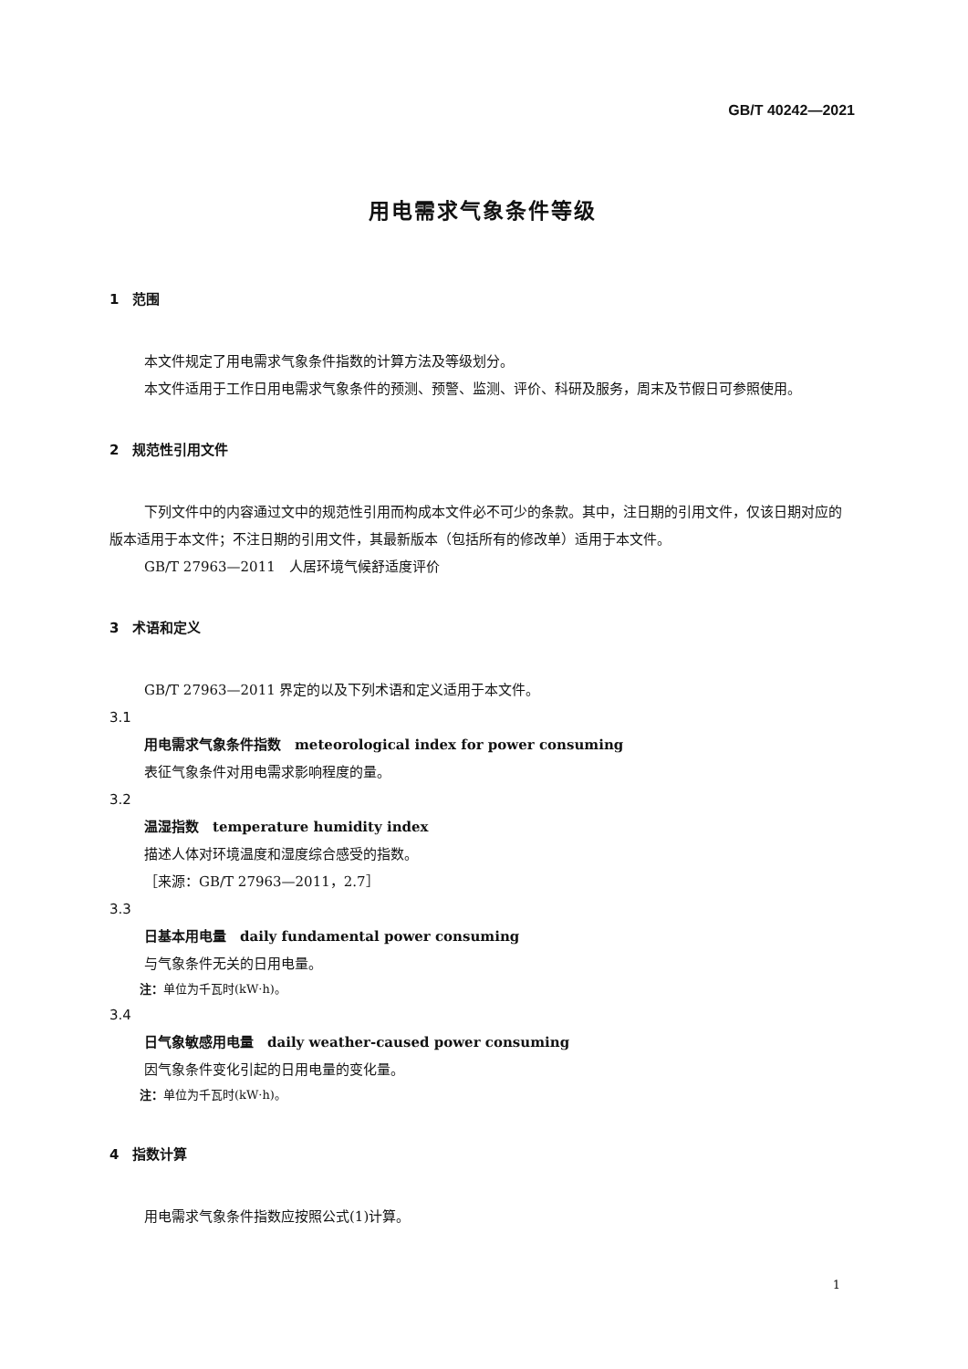GB/T 40242—2021
用电需求气象条件等级
1　范围
本文件规定了用电需求气象条件指数的计算方法及等级划分。
本文件适用于工作日用电需求气象条件的预测、预警、监测、评价、科研及服务，周末及节假日可参照使用。
2　规范性引用文件
下列文件中的内容通过文中的规范性引用而构成本文件必不可少的条款。其中，注日期的引用文件，仅该日期对应的版本适用于本文件；不注日期的引用文件，其最新版本（包括所有的修改单）适用于本文件。
GB/T 27963—2011　人居环境气候舒适度评价
3　术语和定义
GB/T 27963—2011 界定的以及下列术语和定义适用于本文件。
3.1
用电需求气象条件指数　meteorological index for power consuming
表征气象条件对用电需求影响程度的量。
3.2
温湿指数　temperature humidity index
描述人体对环境温度和湿度综合感受的指数。
［来源：GB/T 27963—2011，2.7］
3.3
日基本用电量　daily fundamental power consuming
与气象条件无关的日用电量。
注：单位为千瓦时(kW·h)。
3.4
日气象敏感用电量　daily weather-caused power consuming
因气象条件变化引起的日用电量的变化量。
注：单位为千瓦时(kW·h)。
4　指数计算
用电需求气象条件指数应按照公式(1)计算。
1